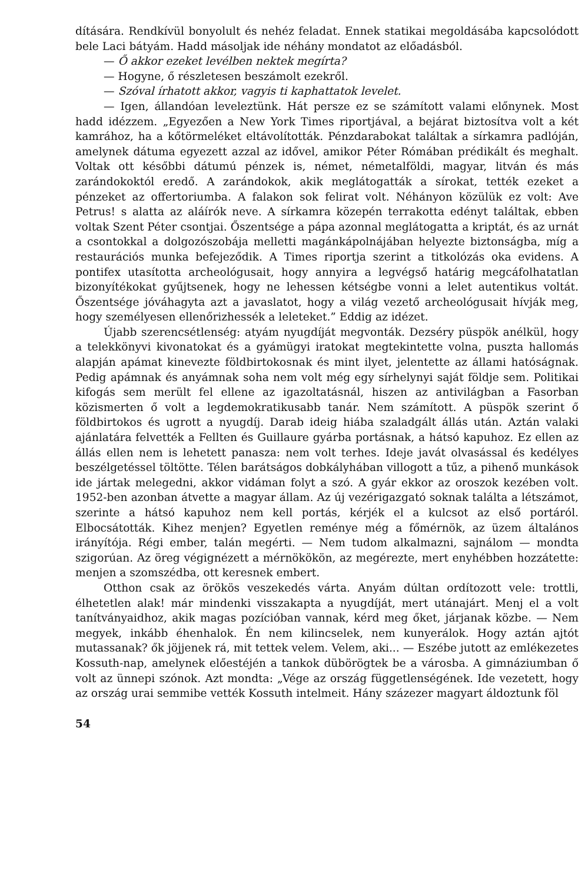dítására. Rendkívül bonyolult és nehéz feladat. Ennek statikai megoldásába kapcsolódott bele Laci bátyám. Hadd másoljak ide néhány mondatot az előadásból.
— Ő akkor ezeket levélben nektek megírta?
— Hogyne, ő részletesen beszámolt ezekről.
— Szóval írhatott akkor, vagyis ti kaphattatok levelet.
— Igen, állandóan leveleztünk. Hát persze ez se számított valami előnynek. Most hadd idézzem. „Egyezően a New York Times riportjával, a bejárat biztosítva volt a két kamrához, ha a kőtörmeléket eltávolították. Pénzdarabokat találtak a sírkamra padlóján, amelynek dátuma egyezett azzal az idővel, amikor Péter Rómában prédikált és meghalt. Voltak ott későbbi dátumú pénzek is, német, németalföldi, magyar, litván és más zarándokoktól eredő. A zarándokok, akik meglátogatták a sírokat, tették ezeket a pénzeket az offertoriumba. A falakon sok felirat volt. Néhányon közülük ez volt: Ave Petrus! s alatta az aláírók neve. A sírkamra közepén terrakotta edényt találtak, ebben voltak Szent Péter csontjai. Őszentsége a pápa azonnal meglátogatta a kriptát, és az urnát a csontokkal a dolgozószobája melletti magánkápolnájában helyezte biztonságba, míg a restaurációs munka befejeződik. A Times riportja szerint a titkolózás oka evidens. A pontifex utasította archeológusait, hogy annyira a legvégső határig megcáfolhatatlan bizonyítékokat gyűjtsenek, hogy ne lehessen kétségbe vonni a lelet autentikus voltát. Őszentsége jóváhagyta azt a javaslatot, hogy a világ vezető archeológusait hívják meg, hogy személyesen ellenőrizhessék a leleteket.” Eddig az idézet.
Újabb szerencsétlenség: atyám nyugdíját megvonták. Dezséry püspök anélkül, hogy a telekkönyvi kivonatokat és a gyámügyi iratokat megtekintette volna, puszta hallomás alapján apámat kinevezte földbirtokosnak és mint ilyet, jelentette az állami hatóságnak. Pedig apámnak és anyámnak soha nem volt még egy sírhelynyi saját földje sem. Politikai kifogás sem merült fel ellene az igazoltatásnál, hiszen az antivilágban a Fasorban közismerten ő volt a legdemokratikusabb tanár. Nem számított. A püspök szerint ő földbirtokos és ugrott a nyugdíj. Darab ideig hiába szaladgált állás után. Aztán valaki ajánlatára felvették a Fellten és Guillaure gyárba portásnak, a hátsó kapuhoz. Ez ellen az állás ellen nem is lehetett panasza: nem volt terhes. Ideje javát olvasással és kedélyes beszélgetéssel töltötte. Télen barátságos dobkályhában villogott a tűz, a pihenő munkások ide jártak melegedni, akkor vidáman folyt a szó. A gyár ekkor az oroszok kezében volt. 1952-ben azonban átvette a magyar állam. Az új vezérigazgató soknak találta a létszámot, szerinte a hátsó kapuhoz nem kell portás, kérjék el a kulcsot az első portáról. Elbocsátották. Kihez menjen? Egyetlen reménye még a főmérnök, az üzem általános irányítója. Régi ember, talán megérti. — Nem tudom alkalmazni, sajnálom — mondta szigorúan. Az öreg végignézett a mérnökökön, az megérezte, mert enyhébben hozzátette: menjen a szomszédba, ott keresnek embert.
Otthon csak az örökös veszekedés várta. Anyám dúltan ordítozott vele: trottli, élhetetlen alak! már mindenki visszakapta a nyugdíját, mert utánajárt. Menj el a volt tanítványaidhoz, akik magas pozícióban vannak, kérd meg őket, járjanak közbe. — Nem megyek, inkább éhenhalok. Én nem kilincselek, nem kunyerálok. Hogy aztán ajtót mutassanak? ők jöjjenek rá, mit tettek velem. Velem, aki... — Eszébe jutott az emlékezetes Kossuth-nap, amelynek előestéjén a tankok dübörögtek be a városba. A gimnáziumban ő volt az ünnepi szónok. Azt mondta: „Vége az ország függetlenségének. Ide vezetett, hogy az ország urai semmibe vették Kossuth intelmeit. Hány százezer magyart áldoztunk föl
54